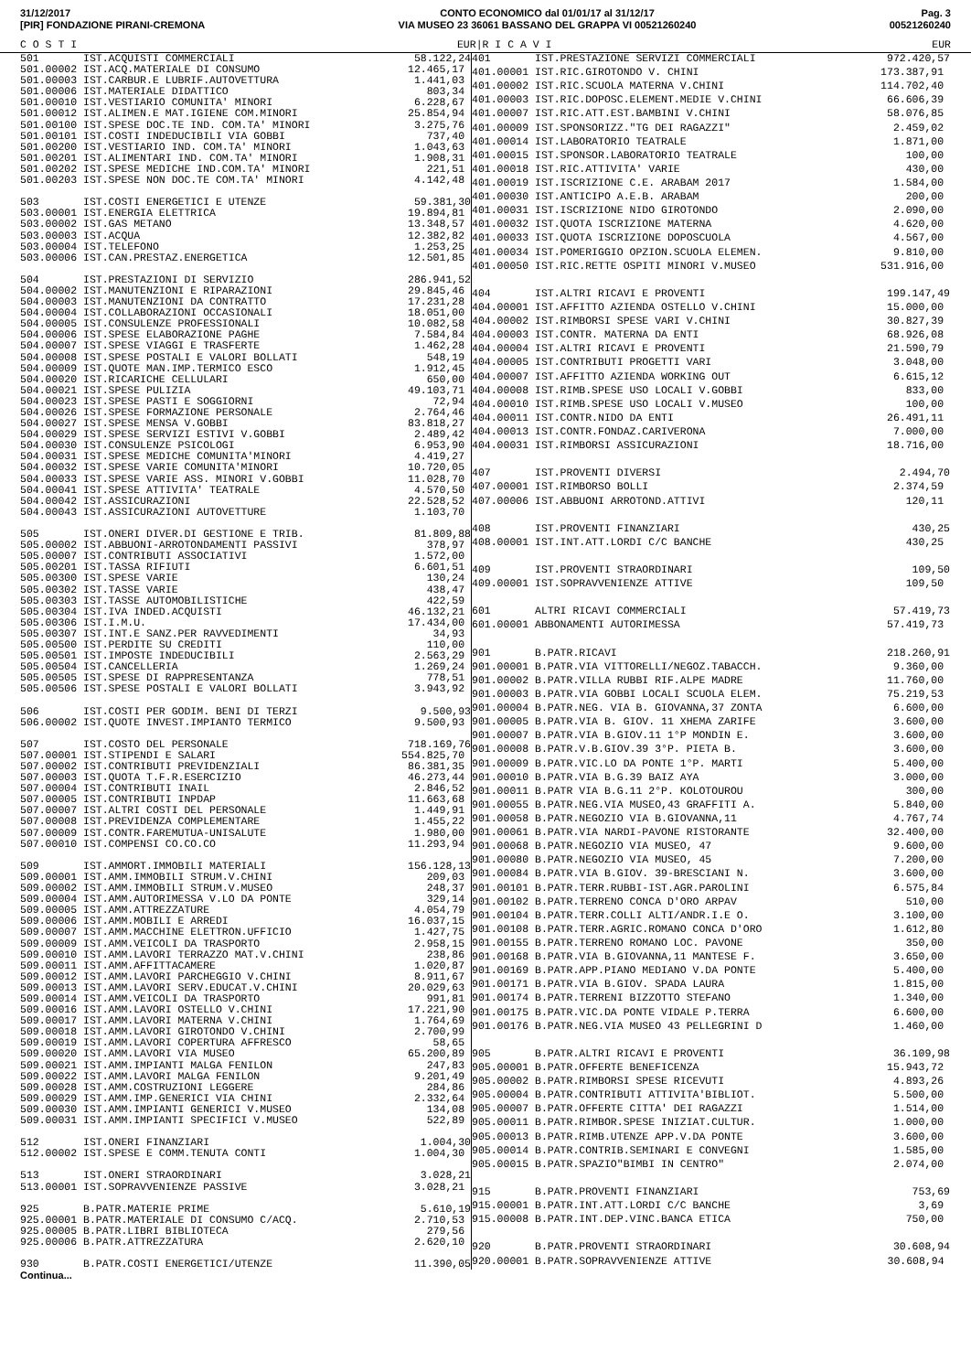31/12/2017
[PIR] FONDAZIONE PIRANI-CREMONA
CONTO ECONOMICO dal 01/01/17 al 31/12/17
VIA MUSEO 23 36061 BASSANO DEL GRAPPA VI 00521260240
Pag. 3
00521260240
C O S T I EUR|R I C A V I EUR
| 501 IST.ACQUISTI COMMERCIALI | 58.122,24 |
| 501.00002 IST.ACQ.MATERIALE DI CONSUMO | 12.465,17 |
| 501.00003 IST.CARBUR.E LUBRIF.AUTOVETTURA | 1.441,03 |
| 501.00006 IST.MATERIALE DIDATTICO | 803,34 |
| 501.00010 IST.VESTIARIO COMUNITA' MINORI | 6.228,67 |
| 501.00012 IST.ALIMEN.E MAT.IGIENE COM.MINORI | 25.854,94 |
| 501.00100 IST.SPESE DOC.TE IND. COM.TA' MINORI | 3.275,76 |
| 501.00101 IST.COSTI INDEDUCIBILI VIA GOBBI | 737,40 |
| 501.00200 IST.VESTIARIO IND. COM.TA' MINORI | 1.043,63 |
| 501.00201 IST.ALIMENTARI IND. COM.TA' MINORI | 1.908,31 |
| 501.00202 IST.SPESE MEDICHE IND.COM.TA' MINORI | 221,51 |
| 501.00203 IST.SPESE NON DOC.TE COM.TA' MINORI | 4.142,48 |
| 503 IST.COSTI ENERGETICI E UTENZE | 59.381,30 |
| 503.00001 IST.ENERGIA ELETTRICA | 19.894,81 |
| 503.00002 IST.GAS METANO | 13.348,57 |
| 503.00003 IST.ACQUA | 12.382,82 |
| 503.00004 IST.TELEFONO | 1.253,25 |
| 503.00006 IST.CAN.PRESTAZ.ENERGETICA | 12.501,85 |
| 504 IST.PRESTAZIONI DI SERVIZIO | 286.941,52 |
| 504.00002 IST.MANUTENZIONI E RIPARAZIONI | 29.845,46 |
| 504.00003 IST.MANUTENZIONI DA CONTRATTO | 17.231,28 |
| 504.00004 IST.COLLABORAZIONI OCCASIONALI | 18.051,00 |
| 504.00005 IST.CONSULENZE PROFESSIONALI | 10.082,58 |
| 504.00006 IST.SPESE ELABORAZIONE PAGHE | 7.584,84 |
| 504.00007 IST.SPESE VIAGGI E TRASFERTE | 1.462,28 |
| 504.00008 IST.SPESE POSTALI E VALORI BOLLATI | 548,19 |
| 504.00009 IST.QUOTE MAN.IMP.TERMICO ESCO | 1.912,45 |
| 504.00020 IST.RICARICHE CELLULARI | 650,00 |
| 504.00021 IST.SPESE PULIZIA | 49.103,71 |
| 504.00023 IST.SPESE PASTI E SOGGIORNI | 72,94 |
| 504.00026 IST.SPESE FORMAZIONE PERSONALE | 2.764,46 |
| 504.00027 IST.SPESE MENSA V.GOBBI | 83.818,27 |
| 504.00029 IST.SPESE SERVIZI ESTIVI V.GOBBI | 2.489,42 |
| 504.00030 IST.CONSULENZE PSICOLOGI | 6.953,90 |
| 504.00031 IST.SPESE MEDICHE COMUNITA'MINORI | 4.419,27 |
| 504.00032 IST.SPESE VARIE COMUNITA'MINORI | 10.720,05 |
| 504.00033 IST.SPESE VARIE ASS. MINORI V.GOBBI | 11.028,70 |
| 504.00041 IST.SPESE ATTIVITA' TEATRALE | 4.570,50 |
| 504.00042 IST.ASSICURAZIONI | 22.528,52 |
| 504.00043 IST.ASSICURAZIONI AUTOVETTURE | 1.103,70 |
| 505 IST.ONERI DIVER.DI GESTIONE E TRIB. | 81.809,88 |
| 505.00002 IST.ABBUONI-ARROTONDAMENTI PASSIVI | 378,97 |
| 505.00007 IST.CONTRIBUTI ASSOCIATIVI | 1.572,00 |
| 505.00201 IST.TASSA RIFIUTI | 6.601,51 |
| 505.00300 IST.SPESE VARIE | 130,24 |
| 505.00302 IST.TASSE VARIE | 438,47 |
| 505.00303 IST.TASSE AUTOMOBILISTICHE | 422,59 |
| 505.00304 IST.IVA INDED.ACQUISTI | 46.132,21 |
| 505.00306 IST.I.M.U. | 17.434,00 |
| 505.00307 IST.INT.E SANZ.PER RAVVEDIMENTI | 34,93 |
| 505.00500 IST.PERDITE SU CREDITI | 110,00 |
| 505.00501 IST.IMPOSTE INDEDUCIBILI | 2.563,29 |
| 505.00504 IST.CANCELLERIA | 1.269,24 |
| 505.00505 IST.SPESE DI RAPPRESENTANZA | 778,51 |
| 505.00506 IST.SPESE POSTALI E VALORI BOLLATI | 3.943,92 |
| 506 IST.COSTI PER GODIM. BENI DI TERZI | 9.500,93 |
| 506.00002 IST.QUOTE INVEST.IMPIANTO TERMICO | 9.500,93 |
| 507 IST.COSTO DEL PERSONALE | 718.169,76 |
| 507.00001 IST.STIPENDI E SALARI | 554.825,70 |
| 507.00002 IST.CONTRIBUTI PREVIDENZIALI | 86.381,35 |
| 507.00003 IST.QUOTA T.F.R.ESERCIZIO | 46.273,44 |
| 507.00004 IST.CONTRIBUTI INAIL | 2.846,52 |
| 507.00005 IST.CONTRIBUTI INPDAP | 11.663,68 |
| 507.00007 IST.ALTRI COSTI DEL PERSONALE | 1.449,91 |
| 507.00008 IST.PREVIDENZA COMPLEMENTARE | 1.455,22 |
| 507.00009 IST.CONTR.FAREMUTUA-UNISALUTE | 1.980,00 |
| 507.00010 IST.COMPENSI CO.CO.CO | 11.293,94 |
| 509 IST.AMMORT.IMMOBILI MATERIALI | 156.128,13 |
| 509.00001 IST.AMM.IMMOBILI STRUM.V.CHINI | 209,03 |
| 509.00002 IST.AMM.IMMOBILI STRUM.V.MUSEO | 248,37 |
| 509.00004 IST.AMM.AUTORIMESSA V.LO DA PONTE | 329,14 |
| 509.00005 IST.AMM.ATTREZZATURE | 4.054,79 |
| 509.00006 IST.AMM.MOBILI E ARREDI | 16.037,15 |
| 509.00007 IST.AMM.MACCHINE ELETTRON.UFFICIO | 1.427,75 |
| 509.00009 IST.AMM.VEICOLI DA TRASPORTO | 2.958,15 |
| 509.00010 IST.AMM.LAVORI TERRAZZO MAT.V.CHINI | 238,86 |
| 509.00011 IST.AMM.AFFITTACAMERE | 1.020,87 |
| 509.00012 IST.AMM.LAVORI PARCHEGGIO V.CHINI | 8.911,67 |
| 509.00013 IST.AMM.LAVORI SERV.EDUCAT.V.CHINI | 20.029,63 |
| 509.00014 IST.AMM.VEICOLI DA TRASPORTO | 991,81 |
| 509.00016 IST.AMM.LAVORI OSTELLO V.CHINI | 17.221,90 |
| 509.00017 IST.AMM.LAVORI MATERNA V.CHINI | 1.764,69 |
| 509.00018 IST.AMM.LAVORI GIROTONDO V.CHINI | 2.700,99 |
| 509.00019 IST.AMM.LAVORI COPERTURA AFFRESCO | 58,65 |
| 509.00020 IST.AMM.LAVORI VIA MUSEO | 65.200,89 |
| 509.00021 IST.AMM.IMPIANTI MALGA FENILON | 247,83 |
| 509.00022 IST.AMM.LAVORI MALGA FENILON | 9.201,49 |
| 509.00028 IST.AMM.COSTRUZIONI LEGGERE | 284,86 |
| 509.00029 IST.AMM.IMP.GENERICI VIA CHINI | 2.332,64 |
| 509.00030 IST.AMM.IMPIANTI GENERICI V.MUSEO | 134,08 |
| 509.00031 IST.AMM.IMPIANTI SPECIFICI V.MUSEO | 522,89 |
| 512 IST.ONERI FINANZIARI | 1.004,30 |
| 512.00002 IST.SPESE E COMM.TENUTA CONTI | 1.004,30 |
| 513 IST.ONERI STRAORDINARI | 3.028,21 |
| 513.00001 IST.SOPRAVVENIENZE PASSIVE | 3.028,21 |
| 925 B.PATR.MATERIE PRIME | 5.610,19 |
| 925.00001 B.PATR.MATERIALE DI CONSUMO C/ACQ. | 2.710,53 |
| 925.00005 B.PATR.LIBRI BIBLIOTECA | 279,56 |
| 925.00006 B.PATR.ATTREZZATURA | 2.620,10 |
| 930 B.PATR.COSTI ENERGETICI/UTENZE | 11.390,05 |
| 401 IST.PRESTAZIONE SERVIZI COMMERCIALI | 972.420,57 |
| 401.00001 IST.RIC.GIROTONDO V. CHINI | 173.387,91 |
| 401.00002 IST.RIC.SCUOLA MATERNA V.CHINI | 114.702,40 |
| 401.00003 IST.RIC.DOPOSC.ELEMENT.MEDIE V.CHINI | 66.606,39 |
| 401.00007 IST.RIC.ATT.EST.BAMBINI V.CHINI | 58.076,85 |
| 401.00009 IST.SPONSORIZZ."TG DEI RAGAZZI" | 2.459,02 |
| 401.00014 IST.LABORATORIO TEATRALE | 1.871,00 |
| 401.00015 IST.SPONSOR.LABORATORIO TEATRALE | 100,00 |
| 401.00018 IST.RIC.ATTIVITA' VARIE | 430,00 |
| 401.00019 IST.ISCRIZIONE C.E. ARABAM 2017 | 1.584,00 |
| 401.00030 IST.ANTICIPO A.E.B. ARABAM | 200,00 |
| 401.00031 IST.ISCRIZIONE NIDO GIROTONDO | 2.090,00 |
| 401.00032 IST.QUOTA ISCRIZIONE MATERNA | 4.620,00 |
| 401.00033 IST.QUOTA ISCRIZIONE DOPOSCUOLA | 4.567,00 |
| 401.00034 IST.POMERIGGIO OPZION.SCUOLA ELEMEN. | 9.810,00 |
| 401.00050 IST.RIC.RETTE OSPITI MINORI V.MUSEO | 531.916,00 |
| 404 IST.ALTRI RICAVI E PROVENTI | 199.147,49 |
| 404.00001 IST.AFFITTO AZIENDA OSTELLO V.CHINI | 15.000,00 |
| 404.00002 IST.RIMBORSI SPESE VARI V.CHINI | 30.827,39 |
| 404.00003 IST.CONTR. MATERNA DA ENTI | 68.926,08 |
| 404.00004 IST.ALTRI RICAVI E PROVENTI | 21.590,79 |
| 404.00005 IST.CONTRIBUTI PROGETTI VARI | 3.048,00 |
| 404.00007 IST.AFFITTO AZIENDA WORKING OUT | 6.615,12 |
| 404.00008 IST.RIMB.SPESE USO LOCALI V.GOBBI | 833,00 |
| 404.00010 IST.RIMB.SPESE USO LOCALI V.MUSEO | 100,00 |
| 404.00011 IST.CONTR.NIDO DA ENTI | 26.491,11 |
| 404.00013 IST.CONTR.FONDAZ.CARIVERONA | 7.000,00 |
| 404.00031 IST.RIMBORSI ASSICURAZIONI | 18.716,00 |
| 407 IST.PROVENTI DIVERSI | 2.494,70 |
| 407.00001 IST.RIMBORSO BOLLI | 2.374,59 |
| 407.00006 IST.ABBUONI ARROTOND.ATTIVI | 120,11 |
| 408 IST.PROVENTI FINANZIARI | 430,25 |
| 408.00001 IST.INT.ATT.LORDI C/C BANCHE | 430,25 |
| 409 IST.PROVENTI STRAORDINARI | 109,50 |
| 409.00001 IST.SOPRAVVENIENZE ATTIVE | 109,50 |
| 601 ALTRI RICAVI COMMERCIALI | 57.419,73 |
| 601.00001 ABBONAMENTI AUTORIMESSA | 57.419,73 |
| 901 B.PATR.RICAVI | 218.260,91 |
| 901.00001 B.PATR.VIA VITTORELLI/NEGOZ.TABACCH. | 9.360,00 |
| 901.00002 B.PATR.VILLA RUBBI RIF.ALPE MADRE | 11.760,00 |
| 901.00003 B.PATR.VIA GOBBI LOCALI SCUOLA ELEM. | 75.219,53 |
| 901.00004 B.PATR.NEG. VIA B. GIOVANNA,37 ZONTA | 6.600,00 |
| 901.00005 B.PATR.VIA B. GIOV. 11 XHEMA ZARIFE | 3.600,00 |
| 901.00007 B.PATR.VIA B.GIOV.11 1°P MONDIN E. | 3.600,00 |
| 901.00008 B.PATR.V.B.GIOV.39 3°P. PIETA B. | 3.600,00 |
| 901.00009 B.PATR.VIC.LO DA PONTE 1°P. MARTI | 5.400,00 |
| 901.00010 B.PATR.VIA B.G.39 BAIZ AYA | 3.000,00 |
| 901.00011 B.PATR VIA B.G.11 2°P. KOLOTOUROU | 300,00 |
| 901.00055 B.PATR.NEG.VIA MUSEO,43 GRAFFITI A. | 5.840,00 |
| 901.00058 B.PATR.NEGOZIO VIA B.GIOVANNA,11 | 4.767,74 |
| 901.00061 B.PATR.VIA NARDI-PAVONE RISTORANTE | 32.400,00 |
| 901.00068 B.PATR.NEGOZIO VIA MUSEO, 47 | 9.600,00 |
| 901.00080 B.PATR.NEGOZIO VIA MUSEO, 45 | 7.200,00 |
| 901.00084 B.PATR.VIA B.GIOV. 39-BRESCIANI N. | 3.600,00 |
| 901.00101 B.PATR.TERR.RUBBI-IST.AGR.PAROLINI | 6.575,84 |
| 901.00102 B.PATR.TERRENO CONCA D'ORO ARPAV | 510,00 |
| 901.00104 B.PATR.TERR.COLLI ALTI/ANDR.I.E O. | 3.100,00 |
| 901.00108 B.PATR.TERR.AGRIC.ROMANO CONCA D'ORO | 1.612,80 |
| 901.00155 B.PATR.TERRENO ROMANO LOC. PAVONE | 350,00 |
| 901.00168 B.PATR.VIA B.GIOVANNA,11 MANTESE F. | 3.650,00 |
| 901.00169 B.PATR.APP.PIANO MEDIANO V.DA PONTE | 5.400,00 |
| 901.00171 B.PATR.VIA B.GIOV. SPADA LAURA | 1.815,00 |
| 901.00174 B.PATR.TERRENI BIZZOTTO STEFANO | 1.340,00 |
| 901.00175 B.PATR.VIC.DA PONTE VIDALE P.TERRA | 6.600,00 |
| 901.00176 B.PATR.NEG.VIA MUSEO 43 PELLEGRINI D | 1.460,00 |
| 905 B.PATR.ALTRI RICAVI E PROVENTI | 36.109,98 |
| 905.00001 B.PATR.OFFERTE BENEFICENZA | 15.943,72 |
| 905.00002 B.PATR.RIMBORSI SPESE RICEVUTI | 4.893,26 |
| 905.00004 B.PATR.CONTRIBUTI ATTIVITA'BIBLIOT. | 5.500,00 |
| 905.00007 B.PATR.OFFERTE CITTA' DEI RAGAZZI | 1.514,00 |
| 905.00011 B.PATR.RIMBOR.SPESE INIZIAT.CULTUR. | 1.000,00 |
| 905.00013 B.PATR.RIMB.UTENZE APP.V.DA PONTE | 3.600,00 |
| 905.00014 B.PATR.CONTRIB.SEMINARI E CONVEGNI | 1.585,00 |
| 905.00015 B.PATR.SPAZIO"BIMBI IN CENTRO" | 2.074,00 |
| 915 B.PATR.PROVENTI FINANZIARI | 753,69 |
| 915.00001 B.PATR.INT.ATT.LORDI C/C BANCHE | 3,69 |
| 915.00008 B.PATR.INT.DEP.VINC.BANCA ETICA | 750,00 |
| 920 B.PATR.PROVENTI STRAORDINARI | 30.608,94 |
| 920.00001 B.PATR.SOPRAVVENIENZE ATTIVE | 30.608,94 |
Continua...